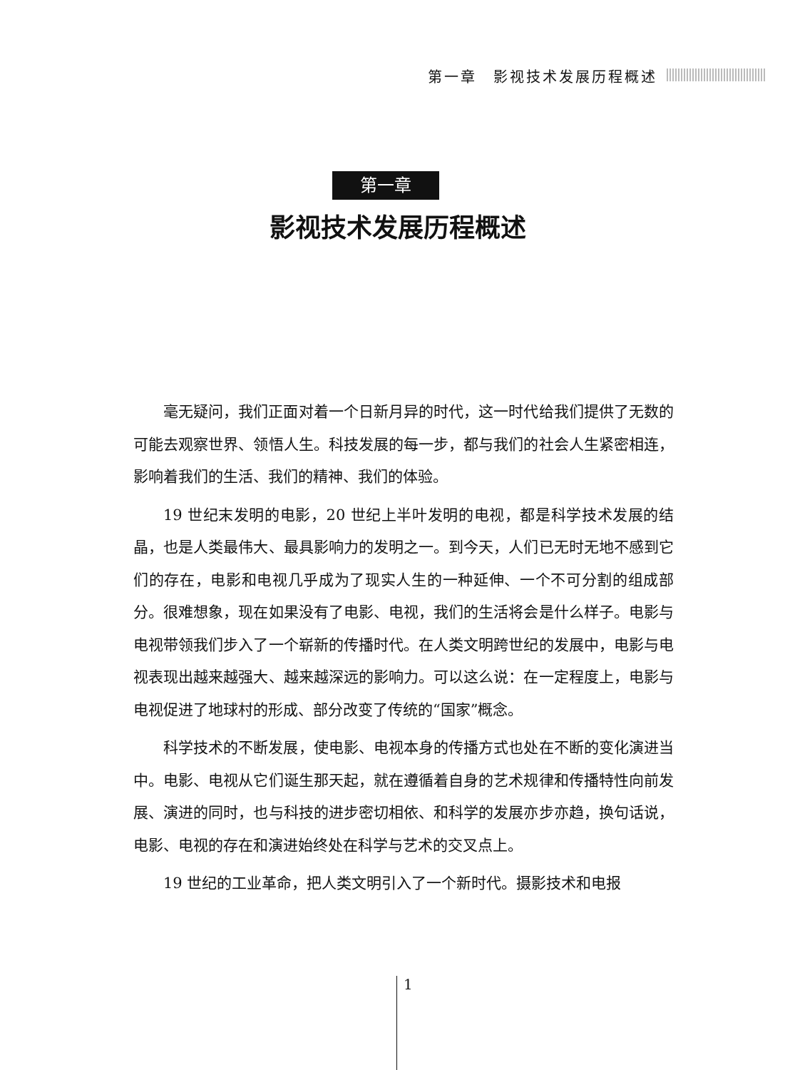第一章　影视技术发展历程概述
第一章
影视技术发展历程概述
毫无疑问，我们正面对着一个日新月异的时代，这一时代给我们提供了无数的可能去观察世界、领悟人生。科技发展的每一步，都与我们的社会人生紧密相连，影响着我们的生活、我们的精神、我们的体验。
19 世纪末发明的电影，20 世纪上半叶发明的电视，都是科学技术发展的结晶，也是人类最伟大、最具影响力的发明之一。到今天，人们已无时无地不感到它们的存在，电影和电视几乎成为了现实人生的一种延伸、一个不可分割的组成部分。很难想象，现在如果没有了电影、电视，我们的生活将会是什么样子。电影与电视带领我们步入了一个崭新的传播时代。在人类文明跨世纪的发展中，电影与电视表现出越来越强大、越来越深远的影响力。可以这么说：在一定程度上，电影与电视促进了地球村的形成、部分改变了传统的“国家”概念。
科学技术的不断发展，使电影、电视本身的传播方式也处在不断的变化演进当中。电影、电视从它们诞生那天起，就在遵循着自身的艺术规律和传播特性向前发展、演进的同时，也与科技的进步密切相依、和科学的发展亦步亦趋，换句话说，电影、电视的存在和演进始终处在科学与艺术的交叉点上。
19 世纪的工业革命，把人类文明引入了一个新时代。摄影技术和电报
1